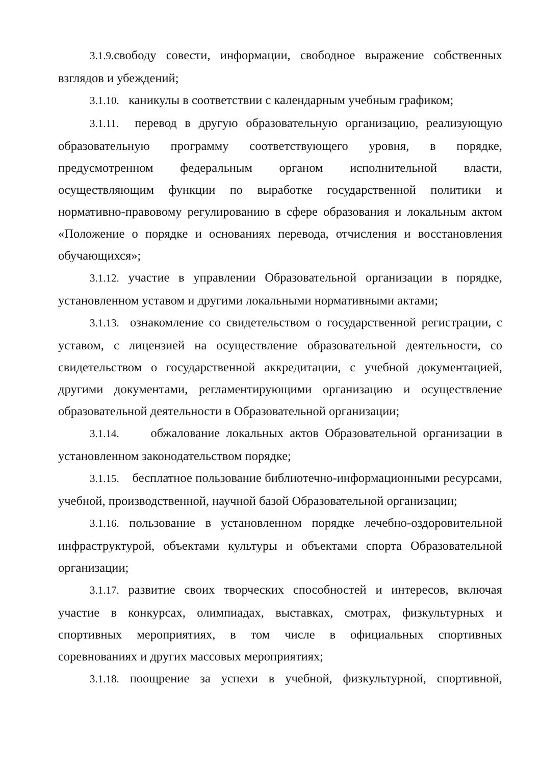3.1.9. свободу совести, информации, свободное выражение собственных взглядов и убеждений;
3.1.10. каникулы в соответствии с календарным учебным графиком;
3.1.11. перевод в другую образовательную организацию, реализующую образовательную программу соответствующего уровня, в порядке, предусмотренном федеральным органом исполнительной власти, осуществляющим функции по выработке государственной политики и нормативно-правовому регулированию в сфере образования и локальным актом «Положение о порядке и основаниях перевода, отчисления и восстановления обучающихся»;
3.1.12. участие в управлении Образовательной организации в порядке, установленном уставом и другими локальными нормативными актами;
3.1.13. ознакомление со свидетельством о государственной регистрации, с уставом, с лицензией на осуществление образовательной деятельности, со свидетельством о государственной аккредитации, с учебной документацией, другими документами, регламентирующими организацию и осуществление образовательной деятельности в Образовательной организации;
3.1.14. обжалование локальных актов Образовательной организации в установленном законодательством порядке;
3.1.15. бесплатное пользование библиотечно-информационными ресурсами, учебной, производственной, научной базой Образовательной организации;
3.1.16. пользование в установленном порядке лечебно-оздоровительной инфраструктурой, объектами культуры и объектами спорта Образовательной организации;
3.1.17. развитие своих творческих способностей и интересов, включая участие в конкурсах, олимпиадах, выставках, смотрах, физкультурных и спортивных мероприятиях, в том числе в официальных спортивных соревнованиях и других массовых мероприятиях;
3.1.18. поощрение за успехи в учебной, физкультурной, спортивной,